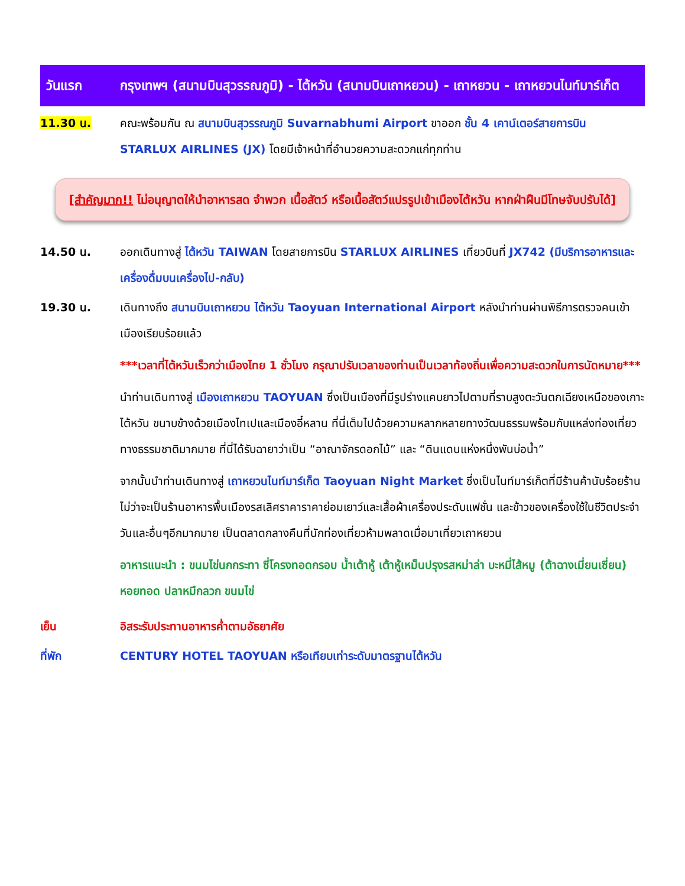วันแรก กรุงเทพฯ (สนามบินสุวรรณภูมิ) - ไต้หวัน (สนามบินเถาหยวน) - เถาหยวน - เถาหยวนไนท์มาร์เก็ต
11.30 น. คณะพร้อมกัน ณ สนามบินสุวรรณภูมิ Suvarnabhumi Airport ขาออก ชั้น 4 เคาน์เตอร์สายการบิน STARLUX AIRLINES (JX) โดยมีเจ้าหน้าที่อำนวยความสะดวกแก่ทุกท่าน
[สำคัญมาก!! ไม่อนุญาตให้นำอาหารสด จำพวก เนื้อสัตว์ หรือเนื้อสัตว์แปรรูปเข้าเมืองไต้หวัน หากฝ่าฝืนมีโทษจับปรับได้]
14.50 น. ออกเดินทางสู่ ไต้หวัน TAIWAN โดยสายการบิน STARLUX AIRLINES เที่ยวบินที่ JX742 (มีบริการอาหารและเครื่องดื่มบนเครื่องไป-กลับ)
19.30 น. เดินทางถึง สนามบินเถาหยวน ไต้หวัน Taoyuan International Airport หลังนำท่านผ่านพิธีการตรวจคนเข้าเมืองเรียบร้อยแล้ว
***เวลาที่ไต้หวันเร็วกว่าเมืองไทย 1 ชั่วโมง กรุณาปรับเวลาของท่านเป็นเวลาท้องถิ่นเพื่อความสะดวกในการนัดหมาย***
นำท่านเดินทางสู่ เมืองเถาหยวน TAOYUAN ซึ่งเป็นเมืองที่มีรูปร่างแคบยาวไปตามที่ราบสูงตะวันตกเฉียงเหนือของเกาะไต้หวัน ขนาบข้างด้วยเมืองไทเปและเมืองอี๋หลาน ที่นี่เต็มไปด้วยความหลากหลายทางวัฒนธรรมพร้อมกับแหล่งท่องเที่ยวทางธรรมชาติมากมาย ที่นี่ได้รับฉายาว่าเป็น “อาณาจักรดอกไม้” และ “ดินแดนแห่งหนึ่งพันบ่อน้ำ”
จากนั้นนำท่านเดินทางสู่ เถาหยวนไนท์มาร์เก็ต Taoyuan Night Market ซึ่งเป็นไนท์มาร์เก็ตที่มีร้านค้านับร้อยร้าน ไม่ว่าจะเป็นร้านอาหารพื้นเมืองรสเลิศราคาราคาย่อมเยาว์และเสื้อผ้าเครื่องประดับแฟชั่น และข้าวของเครื่องใช้ในชีวิตประจำวันและอื่นๆอีกมากมาย เป็นตลาดกลางคืนที่นักท่องเที่ยวห้ามพลาดเมื่อมาเที่ยวเถาหยวน
อาหารแนะนำ : ขนมไข่นกกระทา ซี่โครงทอดกรอบ น้ำเต้าหู้ เต้าหู้เหม็นปรุงรสหม่าล่า บะหมี่ไส้หมู (ต้าฉางเมี่ยนเซี่ยน) หอยทอด ปลาหมึกลวก ขนมไข่
เย็น อิสระรับประทานอาหารค่ำตามอัธยาศัย
ที่พัก CENTURY HOTEL TAOYUAN หรือเทียบเท่าระดับมาตรฐานไต้หวัน